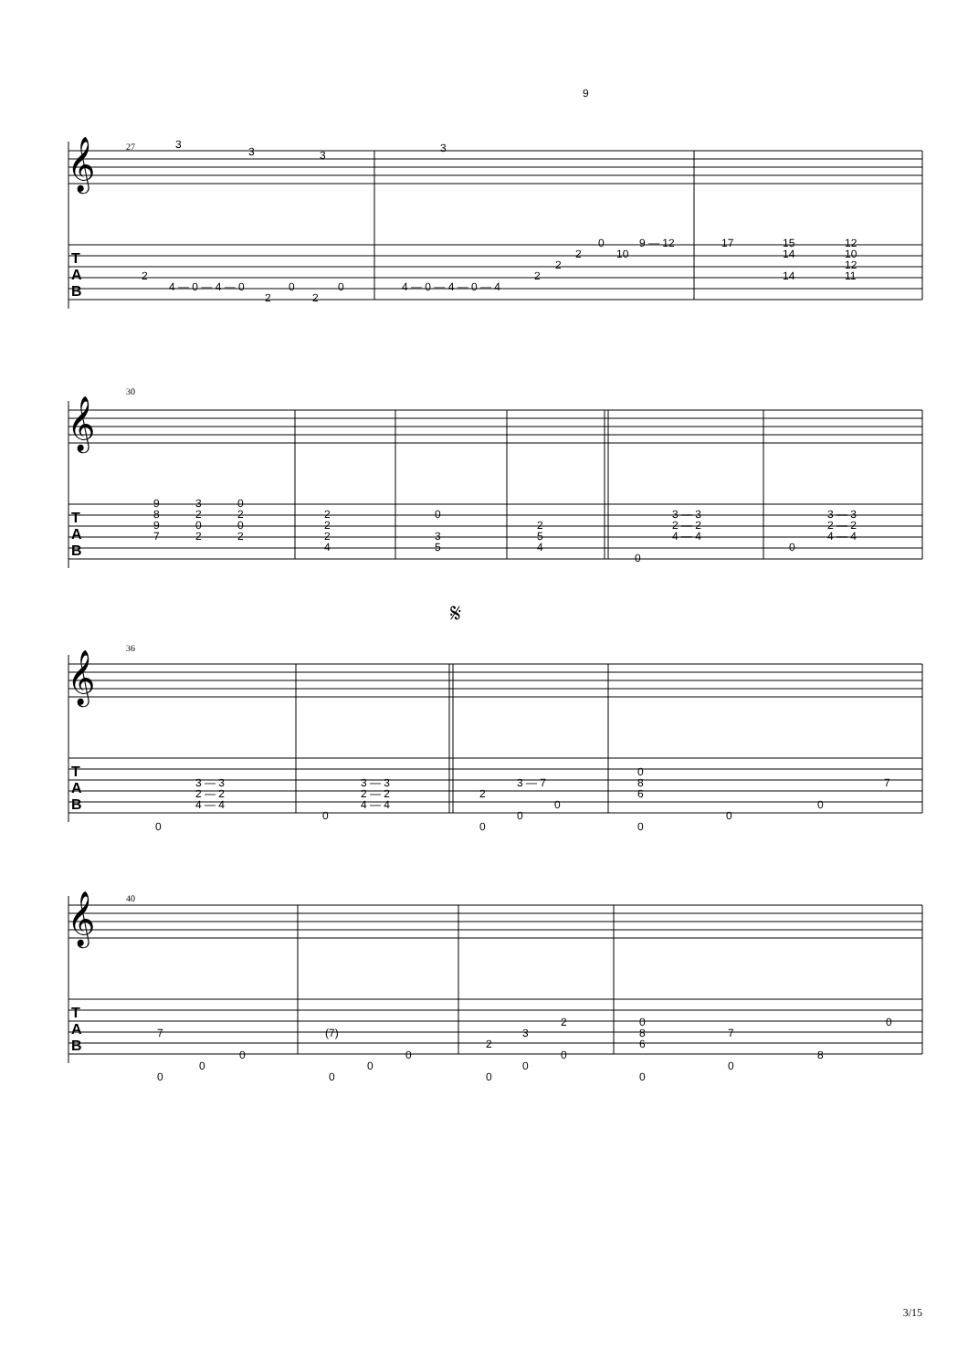27
30
36
40
3
3
3
3
9
𝄋
2
4 — 0 — 4 — 0
2
0
2
0
4 — 0 — 4 — 0 — 4
2
2
2
0
10
9 — 12
17
15
14
14
12
10
12
11
9
8
9
7
3
2
0
2
0
2
0
2
2
2
2
4
0
3
5
2
5
4
3 — 3
2 — 2
4 — 4
0
3 — 3
2 — 2
4 — 4
0
3 — 3
2 — 2
4 — 4
0
3 — 3
2 — 2
4 — 4
0
2
3 — 7
0
0
0
0
8
6
0
0
0
7
7
0
0
0
(7)
0
0
0
2
3
2
0
0
0
0
8
6
0
7
0
8
0
T
A
B
T
A
B
T
A
B
T
A
B
𝄞
𝄞
𝄞
𝄞
3/15